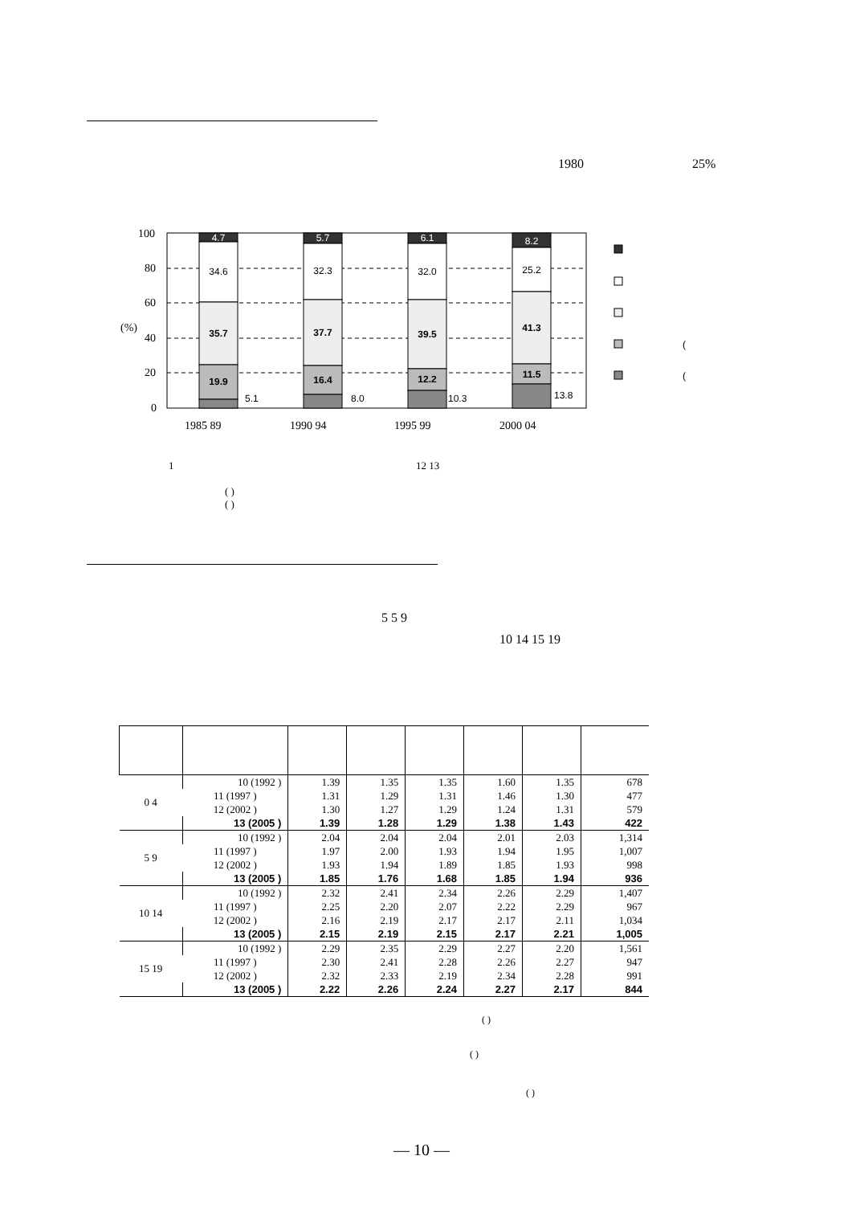1980 25%
100
80
60
(%)
40
20
0
1985 89
1990 94
1995 99
2000 04
4.7
5.7
6.1
8.2
34.6
32.3
32.0
25.2
35.7
37.7
39.5
41.3
19.9
16.4
12.2
11.5
5.1
8.0
10.3
13.8
(
(
1 12 13
( )
( )
5 5 9
10 14 15 19
| 0 4 | 10 (1992 ) | 1.39 | 1.35 | 1.35 | 1.60 | 1.35 | 678 |
| | 11 (1997 ) | 1.31 | 1.29 | 1.31 | 1.46 | 1.30 | 477 |
| | 12 (2002 ) | 1.30 | 1.27 | 1.29 | 1.24 | 1.31 | 579 |
| | 13 (2005 ) | 1.39 | 1.28 | 1.29 | 1.38 | 1.43 | 422 |
| 5 9 | 10 (1992 ) | 2.04 | 2.04 | 2.04 | 2.01 | 2.03 | 1,314 |
| | 11 (1997 ) | 1.97 | 2.00 | 1.93 | 1.94 | 1.95 | 1,007 |
| | 12 (2002 ) | 1.93 | 1.94 | 1.89 | 1.85 | 1.93 | 998 |
| | 13 (2005 ) | 1.85 | 1.76 | 1.68 | 1.85 | 1.94 | 936 |
| 10 14 | 10 (1992 ) | 2.32 | 2.41 | 2.34 | 2.26 | 2.29 | 1,407 |
| | 11 (1997 ) | 2.25 | 2.20 | 2.07 | 2.22 | 2.29 | 967 |
| | 12 (2002 ) | 2.16 | 2.19 | 2.17 | 2.17 | 2.11 | 1,034 |
| | 13 (2005 ) | 2.15 | 2.19 | 2.15 | 2.17 | 2.21 | 1,005 |
| 15 19 | 10 (1992 ) | 2.29 | 2.35 | 2.29 | 2.27 | 2.20 | 1,561 |
| | 11 (1997 ) | 2.30 | 2.41 | 2.28 | 2.26 | 2.27 | 947 |
| | 12 (2002 ) | 2.32 | 2.33 | 2.19 | 2.34 | 2.28 | 991 |
| | 13 (2005 ) | 2.22 | 2.26 | 2.24 | 2.27 | 2.17 | 844 |
( )
( )
( )
― 10 ―